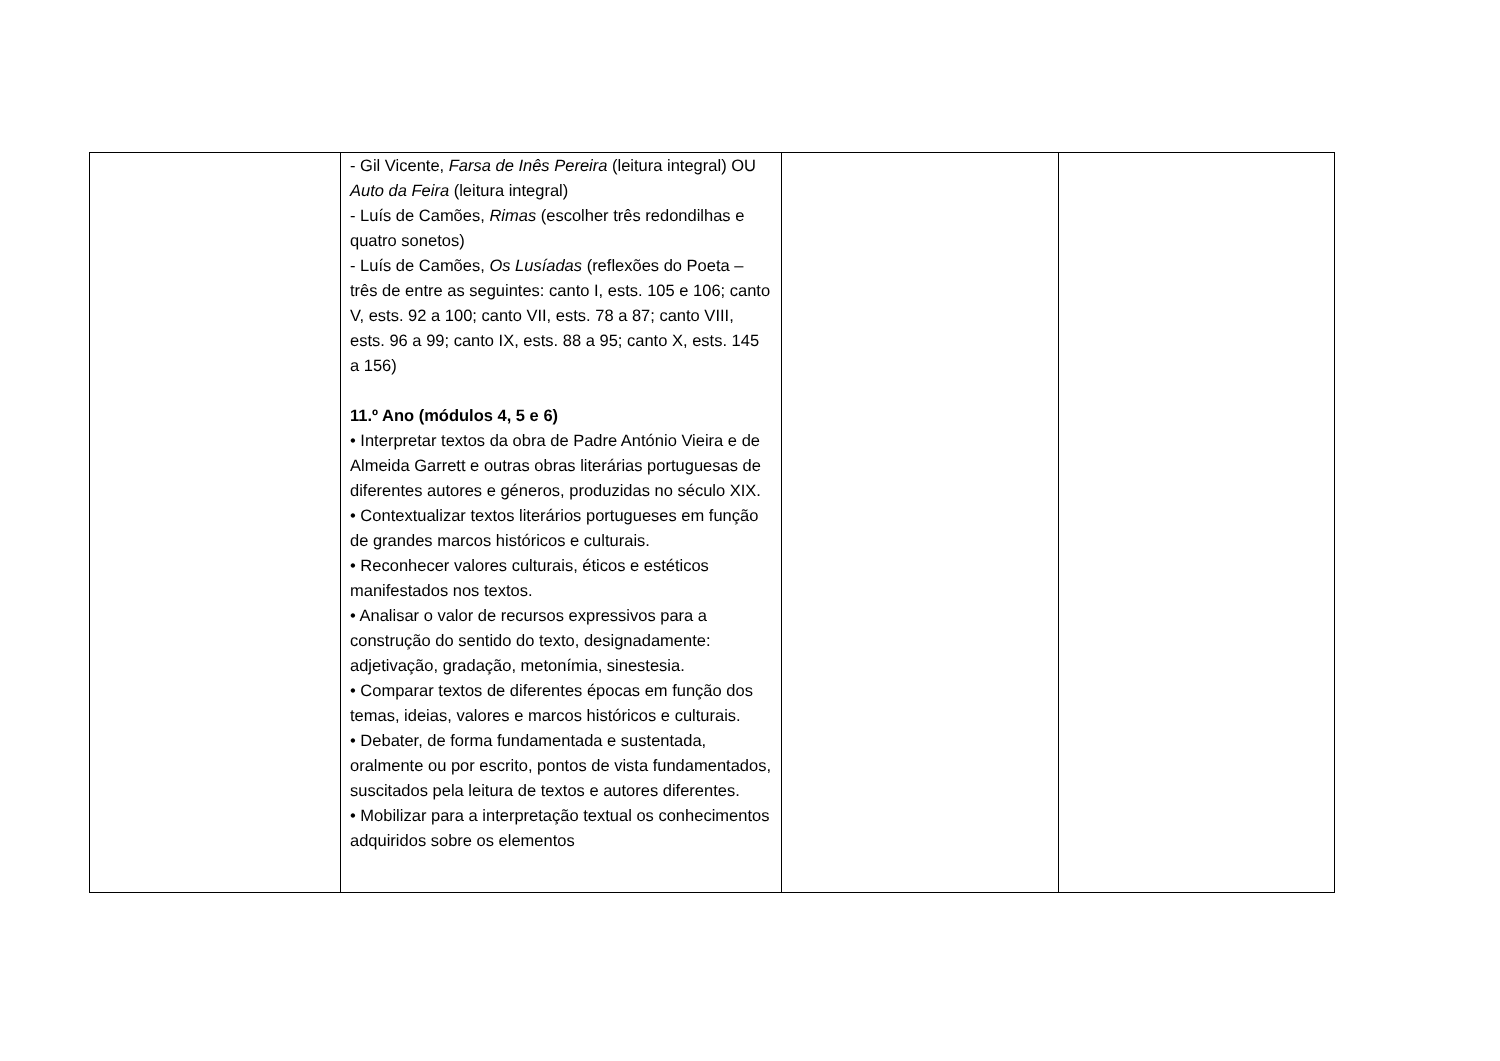| | - Gil Vicente, Farsa de Inês Pereira (leitura integral) OU Auto da Feira (leitura integral) - Luís de Camões, Rimas (escolher três redondilhas e quatro sonetos) - Luís de Camões, Os Lusíadas (reflexões do Poeta – três de entre as seguintes: canto I, ests. 105 e 106; canto V, ests. 92 a 100; canto VII, ests. 78 a 87; canto VIII, ests. 96 a 99; canto IX, ests. 88 a 95; canto X, ests. 145 a 156) 11.º Ano (módulos 4, 5 e 6) • Interpretar textos da obra de Padre António Vieira e de Almeida Garrett e outras obras literárias portuguesas de diferentes autores e géneros, produzidas no século XIX. • Contextualizar textos literários portugueses em função de grandes marcos históricos e culturais. • Reconhecer valores culturais, éticos e estéticos manifestados nos textos. • Analisar o valor de recursos expressivos para a construção do sentido do texto, designadamente: adjetivação, gradação, metonímia, sinestesia. • Comparar textos de diferentes épocas em função dos temas, ideias, valores e marcos históricos e culturais. • Debater, de forma fundamentada e sustentada, oralmente ou por escrito, pontos de vista fundamentados, suscitados pela leitura de textos e autores diferentes. • Mobilizar para a interpretação textual os conhecimentos adquiridos sobre os elementos | | |